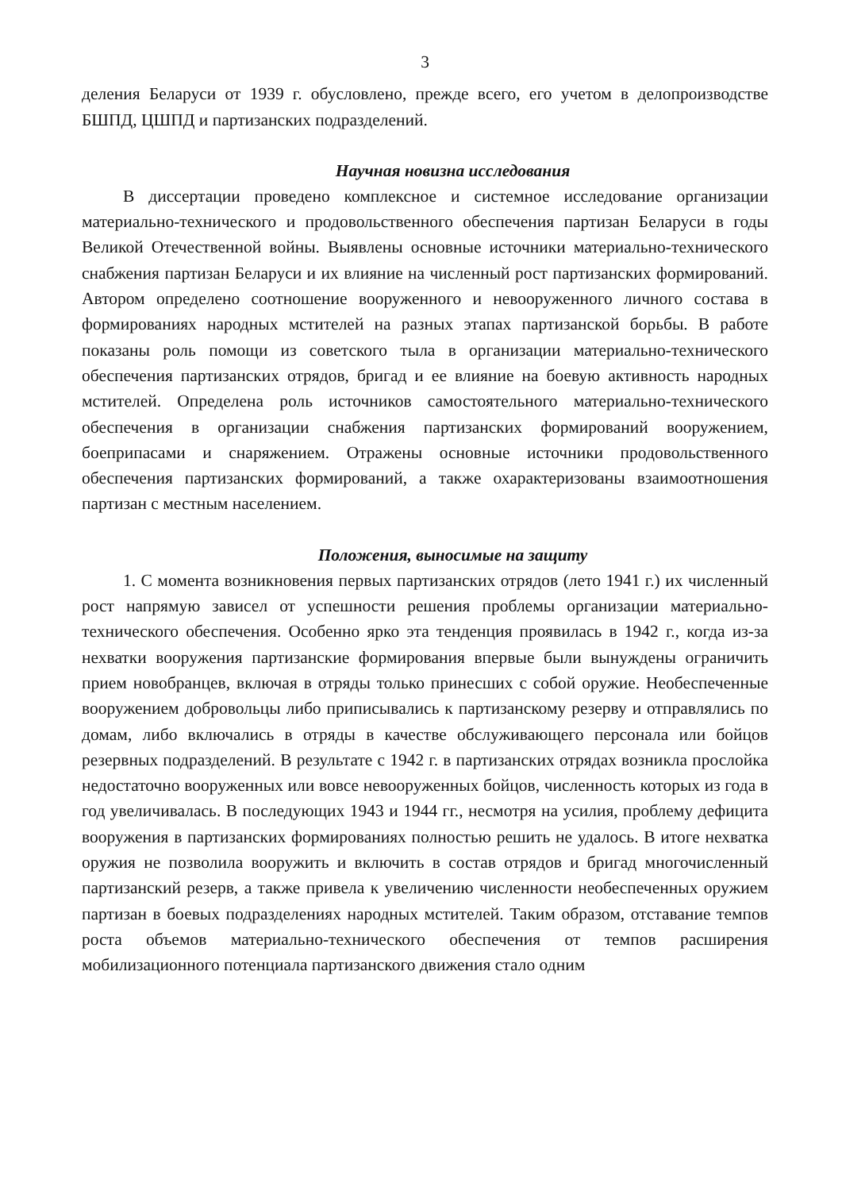3
деления Беларуси от 1939 г. обусловлено, прежде всего, его учетом в делопроизводстве БШПД, ЦШПД и партизанских подразделений.
Научная новизна исследования
В диссертации проведено комплексное и системное исследование организации материально-технического и продовольственного обеспечения партизан Беларуси в годы Великой Отечественной войны. Выявлены основные источники материально-технического снабжения партизан Беларуси и их влияние на численный рост партизанских формирований. Автором определено соотношение вооруженного и невооруженного личного состава в формированиях народных мстителей на разных этапах партизанской борьбы. В работе показаны роль помощи из советского тыла в организации материально-технического обеспечения партизанских отрядов, бригад и ее влияние на боевую активность народных мстителей. Определена роль источников самостоятельного материально-технического обеспечения в организации снабжения партизанских формирований вооружением, боеприпасами и снаряжением. Отражены основные источники продовольственного обеспечения партизанских формирований, а также охарактеризованы взаимоотношения партизан с местным населением.
Положения, выносимые на защиту
1. С момента возникновения первых партизанских отрядов (лето 1941 г.) их численный рост напрямую зависел от успешности решения проблемы организации материально-технического обеспечения. Особенно ярко эта тенденция проявилась в 1942 г., когда из-за нехватки вооружения партизанские формирования впервые были вынуждены ограничить прием новобранцев, включая в отряды только принесших с собой оружие. Необеспеченные вооружением добровольцы либо приписывались к партизанскому резерву и отправлялись по домам, либо включались в отряды в качестве обслуживающего персонала или бойцов резервных подразделений. В результате с 1942 г. в партизанских отрядах возникла прослойка недостаточно вооруженных или вовсе невооруженных бойцов, численность которых из года в год увеличивалась. В последующих 1943 и 1944 гг., несмотря на усилия, проблему дефицита вооружения в партизанских формированиях полностью решить не удалось. В итоге нехватка оружия не позволила вооружить и включить в состав отрядов и бригад многочисленный партизанский резерв, а также привела к увеличению численности необеспеченных оружием партизан в боевых подразделениях народных мстителей. Таким образом, отставание темпов роста объемов материально-технического обеспечения от темпов расширения мобилизационного потенциала партизанского движения стало одним